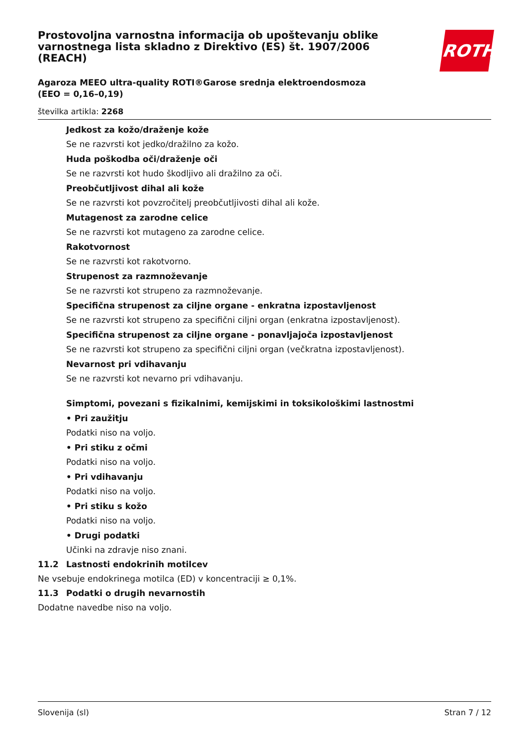ROTH
Prostovoljna varnostna informacija ob upoštevanju oblike varnostnega lista skladno z Direktivo (ES) št. 1907/2006 (REACH)
Agaroza MEEO ultra-quality ROTI®Garose srednja elektroendosmoza (EEO = 0,16–0,19)
številka artikla: 2268
Jedkost za kožo/draženje kože
Se ne razvrsti kot jedko/dražilno za kožo.
Huda poškodba oči/draženje oči
Se ne razvrsti kot hudo škodljivo ali dražilno za oči.
Preobčutljivost dihal ali kože
Se ne razvrsti kot povzročitelj preobčutljivosti dihal ali kože.
Mutagenost za zarodne celice
Se ne razvrsti kot mutageno za zarodne celice.
Rakotvornost
Se ne razvrsti kot rakotvorno.
Strupenost za razmnoževanje
Se ne razvrsti kot strupeno za razmnoževanje.
Specifična strupenost za ciljne organe - enkratna izpostavljenost
Se ne razvrsti kot strupeno za specifični ciljni organ (enkratna izpostavljenost).
Specifična strupenost za ciljne organe - ponavljajoča izpostavljenost
Se ne razvrsti kot strupeno za specifični ciljni organ (večkratna izpostavljenost).
Nevarnost pri vdihavanju
Se ne razvrsti kot nevarno pri vdihavanju.
Simptomi, povezani s fizikalnimi, kemijskimi in toksikološkimi lastnostmi
• Pri zaužitju
Podatki niso na voljo.
• Pri stiku z očmi
Podatki niso na voljo.
• Pri vdihavanju
Podatki niso na voljo.
• Pri stiku s kožo
Podatki niso na voljo.
• Drugi podatki
Učinki na zdravje niso znani.
11.2 Lastnosti endokrinih motilcev
Ne vsebuje endokrinega motilca (ED) v koncentraciji ≥ 0,1%.
11.3 Podatki o drugih nevarnostih
Dodatne navedbe niso na voljo.
Slovenija (sl) Stran 7 / 12